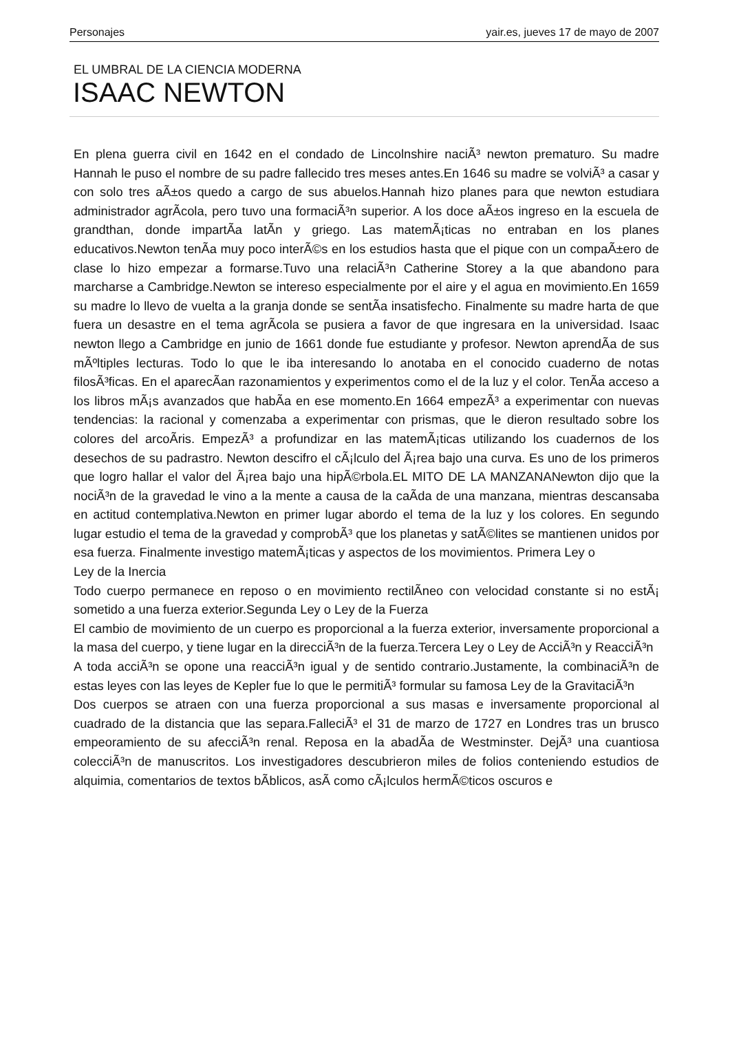Personajes yair.es, jueves 17 de mayo de 2007
EL UMBRAL DE LA CIENCIA MODERNA
ISAAC NEWTON
En plena guerra civil en 1642 en el condado de Lincolnshire naciÃ³ newton prematuro. Su madre Hannah le puso el nombre de su padre fallecido tres meses antes.En 1646 su madre se volviÃ³ a casar y con solo tres aÃ±os quedo a cargo de sus abuelos.Hannah hizo planes para que newton estudiara administrador agrÃ­cola, pero tuvo una formaciÃ³n superior. A los doce aÃ±os ingreso en la escuela de grandthan, donde impartÃ­a latÃ­n y griego. Las matemÃ¡ticas no entraban en los planes educativos.Newton tenÃ­a muy poco interÃ©s en los estudios hasta que el pique con un compaÃ±ero de clase lo hizo empezar a formarse.Tuvo una relaciÃ³n Catherine Storey a la que abandono para marcharse a Cambridge.Newton se intereso especialmente por el aire y el agua en movimiento.En 1659 su madre lo llevo de vuelta a la granja donde se sentÃ­a insatisfecho. Finalmente su madre harta de que fuera un desastre en el tema agrÃ­cola se pusiera a favor de que ingresara en la universidad. Isaac newton llego a Cambridge en junio de 1661 donde fue estudiante y profesor. Newton aprendÃ­a de sus mÃºltiples lecturas. Todo lo que le iba interesando lo anotaba en el conocido cuaderno de notas filosÃ³ficas. En el aparecÃ­an razonamientos y experimentos como el de la luz y el color. TenÃ­a acceso a los libros mÃ¡s avanzados que habÃ­a en ese momento.En 1664 empezÃ³ a experimentar con nuevas tendencias: la racional y comenzaba a experimentar con prismas, que le dieron resultado sobre los colores del arcoÃ­ris. EmpezÃ³ a profundizar en las matemÃ¡ticas utilizando los cuadernos de los desechos de su padrastro. Newton descifro el cÃ¡lculo del Ã¡rea bajo una curva. Es uno de los primeros que logro hallar el valor del Ã¡rea bajo una hipÃ©rbola.EL MITO DE LA MANZANANewton dijo que la nociÃ³n de la gravedad le vino a la mente a causa de la caÃ­da de una manzana, mientras descansaba en actitud contemplativa.Newton en primer lugar abordo el tema de la luz y los colores. En segundo lugar estudio el tema de la gravedad y comprobÃ³ que los planetas y satÃ©lites se mantienen unidos por esa fuerza. Finalmente investigo matemÃ¡ticas y aspectos de los movimientos. Primera Ley o
Ley de la Inercia
Todo cuerpo permanece en reposo o en movimiento rectilÃ­neo con velocidad constante si no estÃ¡ sometido a una fuerza exterior.Segunda Ley o Ley de la Fuerza
El cambio de movimiento de un cuerpo es proporcional a la fuerza exterior, inversamente proporcional a la masa del cuerpo, y tiene lugar en la direcciÃ³n de la fuerza.Tercera Ley o Ley de AcciÃ³n y ReacciÃ³n
A toda acciÃ³n se opone una reacciÃ³n igual y de sentido contrario.Justamente, la combinaciÃ³n de estas leyes con las leyes de Kepler fue lo que le permitiÃ³ formular su famosa Ley de la GravitaciÃ³n
Dos cuerpos se atraen con una fuerza proporcional a sus masas e inversamente proporcional al cuadrado de la distancia que las separa.FalleciÃ³ el 31 de marzo de 1727 en Londres tras un brusco empeoramiento de su afecciÃ³n renal. Reposa en la abadÃ­a de Westminster. DejÃ³ una cuantiosa colecciÃ³n de manuscritos. Los investigadores descubrieron miles de folios conteniendo estudios de alquimia, comentarios de textos bÃ­blicos, asÃ­ como cÃ¡lculos hermÃ©ticos oscuros e